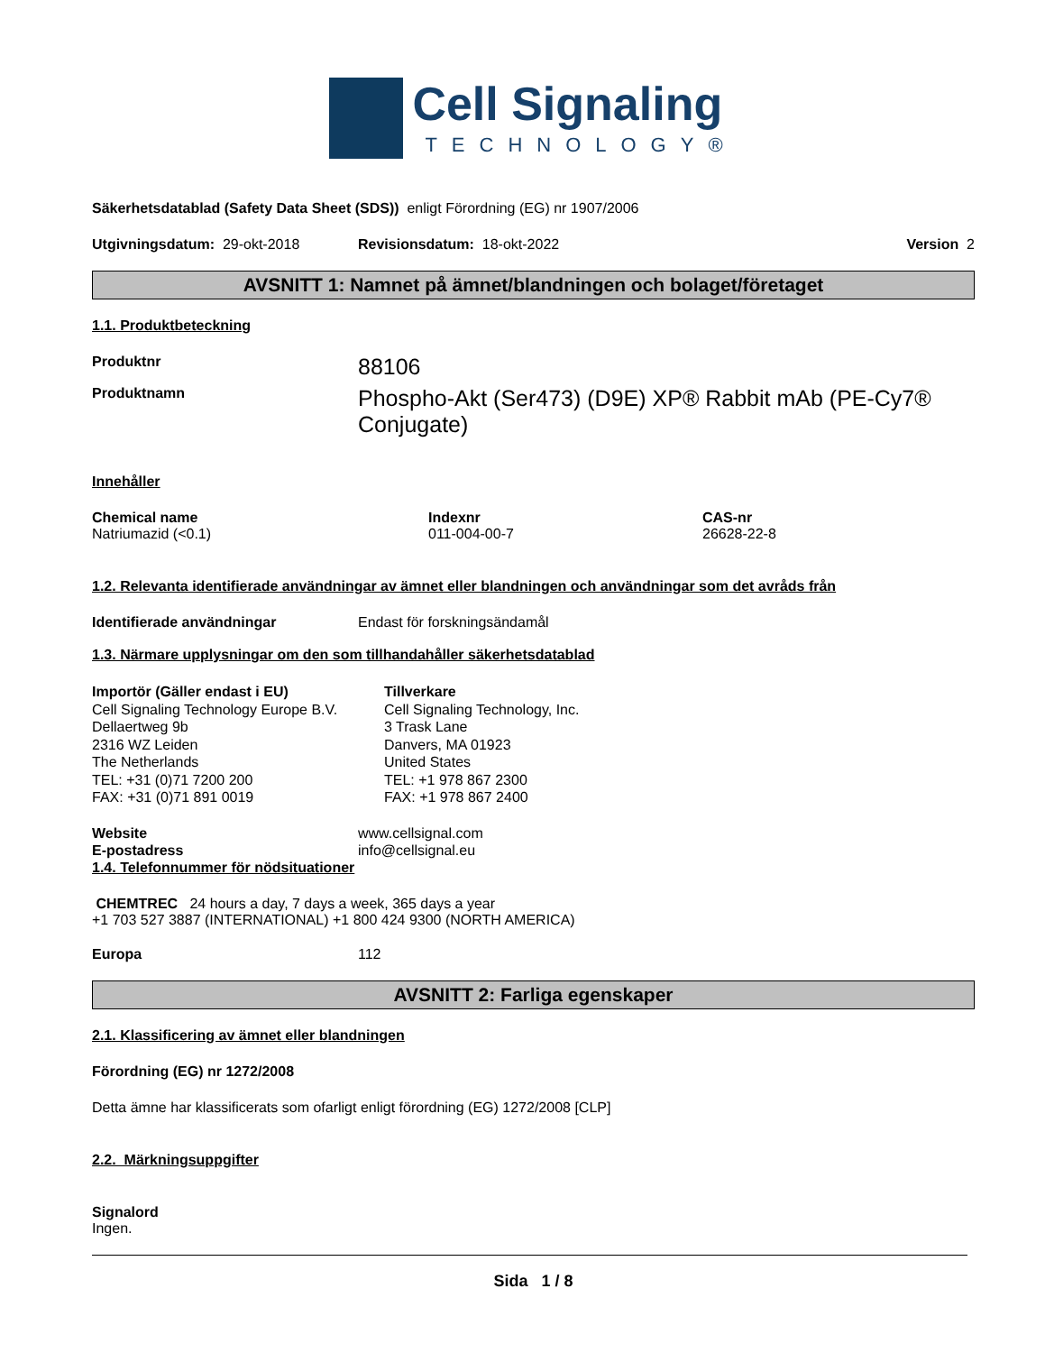Cell Signaling
TECHNOLOGY®
Säkerhetsdatablad (Safety Data Sheet (SDS)) enligt Förordning (EG) nr 1907/2006
Utgivningsdatum: 29-okt-2018 Revisionsdatum: 18-okt-2022 Version 2
AVSNITT 1: Namnet på ämnet/blandningen och bolaget/företaget
1.1. Produktbeteckning
Produktnr 88106
Produktnamn Phospho-Akt (Ser473) (D9E) XP® Rabbit mAb (PE-Cy7® Conjugate)
Innehåller
Chemical name
Natriumazid (<0.1) Indexnr
011-004-00-7 CAS-nr
26628-22-8
1.2. Relevanta identifierade användningar av ämnet eller blandningen och användningar som det avråds från
Identifierade användningar Endast för forskningsändamål
1.3. Närmare upplysningar om den som tillhandahåller säkerhetsdatablad
Importör (Gäller endast i EU)
Cell Signaling Technology Europe B.V.
Dellaertweg 9b
2316 WZ Leiden
The Netherlands
TEL: +31 (0)71 7200 200
FAX: +31 (0)71 891 0019 Tillverkare
Cell Signaling Technology, Inc.
3 Trask Lane
Danvers, MA 01923
United States
TEL: +1 978 867 2300
FAX: +1 978 867 2400
Website
E-postadress www.cellsignal.com
info@cellsignal.eu
1.4. Telefonnummer för nödsituationer
CHEMTREC 24 hours a day, 7 days a week, 365 days a year
+1 703 527 3887 (INTERNATIONAL) +1 800 424 9300 (NORTH AMERICA)
Europa 112
AVSNITT 2: Farliga egenskaper
2.1. Klassificering av ämnet eller blandningen
Förordning (EG) nr 1272/2008
Detta ämne har klassificerats som ofarligt enligt förordning (EG) 1272/2008 [CLP]
2.2. Märkningsuppgifter
Signalord
Ingen.
Sida 1 / 8